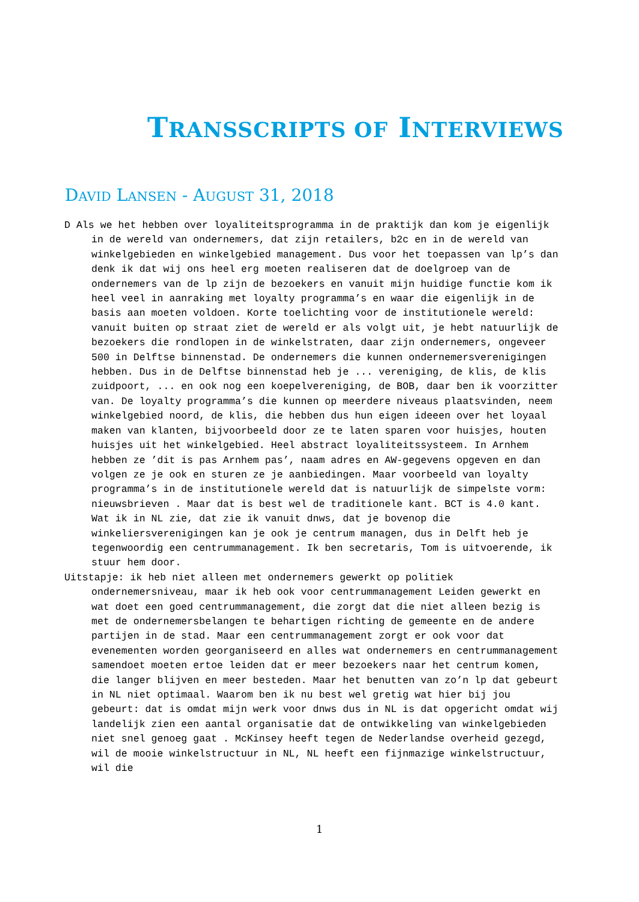TRANSSCRIPTS OF INTERVIEWS
DAVID LANSEN - AUGUST 31, 2018
D Als we het hebben over loyaliteitsprogramma in de praktijk dan kom je eigenlijk in de wereld van ondernemers, dat zijn retailers, b2c en in de wereld van winkelgebieden en winkelgebied management. Dus voor het toepassen van lp’s dan denk ik dat wij ons heel erg moeten realiseren dat de doelgroep van de ondernemers van de lp zijn de bezoekers en vanuit mijn huidige functie kom ik heel veel in aanraking met loyalty programma’s en waar die eigenlijk in de basis aan moeten voldoen. Korte toelichting voor de institutionele wereld: vanuit buiten op straat ziet de wereld er als volgt uit, je hebt natuurlijk de bezoekers die rondlopen in de winkelstraten, daar zijn ondernemers, ongeveer 500 in Delftse binnenstad. De ondernemers die kunnen ondernemersverenigingen hebben. Dus in de Delftse binnenstad heb je ... vereniging, de klis, de klis zuidpoort, ... en ook nog een koepelvereniging, de BOB, daar ben ik voorzitter van. De loyalty programma’s die kunnen op meerdere niveaus plaatsvinden, neem winkelgebied noord, de klis, die hebben dus hun eigen ideeen over het loyaal maken van klanten, bijvoorbeeld door ze te laten sparen voor huisjes, houten huisjes uit het winkelgebied. Heel abstract loyaliteitssysteem. In Arnhem hebben ze ’dit is pas Arnhem pas’, naam adres en AW-gegevens opgeven en dan volgen ze je ook en sturen ze je aanbiedingen. Maar voorbeeld van loyalty programma’s in de institutionele wereld dat is natuurlijk de simpelste vorm: nieuwsbrieven . Maar dat is best wel de traditionele kant. BCT is 4.0 kant. Wat ik in NL zie, dat zie ik vanuit dnws, dat je bovenop die winkeliersverenigingen kan je ook je centrum managen, dus in Delft heb je tegenwoordig een centrummanagement. Ik ben secretaris, Tom is uitvoerende, ik stuur hem door.
Uitstapje: ik heb niet alleen met ondernemers gewerkt op politiek ondernemersniveau, maar ik heb ook voor centrummanagement Leiden gewerkt en wat doet een goed centrummanagement, die zorgt dat die niet alleen bezig is met de ondernemersbelangen te behartigen richting de gemeente en de andere partijen in de stad. Maar een centrummanagement zorgt er ook voor dat evenementen worden georganiseerd en alles wat ondernemers en centrummanagement samendoet moeten ertoe leiden dat er meer bezoekers naar het centrum komen, die langer blijven en meer besteden. Maar het benutten van zo’n lp dat gebeurt in NL niet optimaal. Waarom ben ik nu best wel gretig wat hier bij jou gebeurt: dat is omdat mijn werk voor dnws dus in NL is dat opgericht omdat wij landelijk zien een aantal organisatie dat de ontwikkeling van winkelgebieden niet snel genoeg gaat . McKinsey heeft tegen de Nederlandse overheid gezegd, wil de mooie winkelstructuur in NL, NL heeft een fijnmazige winkelstructuur, wil die
1